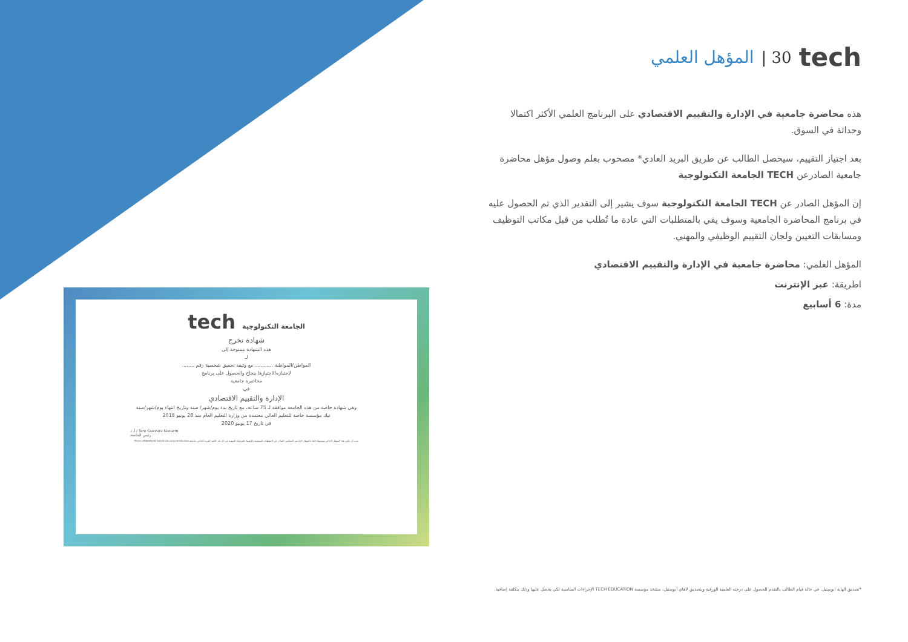المؤهل العلمي | 30 tech
هذه محاضرة جامعية في الإدارة والتقييم الاقتصادي على البرنامج العلمي الأكثر اكتمالا وحداثة في السوق.
بعد اجتياز التقييم، سيحصل الطالب عن طريق البريد العادي* مصحوب بعلم وصول مؤهل محاضرة جامعية الصادرعن TECH الجامعة التكنولوجية
إن المؤهل الصادر عن TECH الجامعة التكنولوجية سوف يشير إلى التقدير الذي تم الحصول عليه في برنامج المحاضرة الجامعية وسوف يفي بالمتطلبات التي عادة ما تُطلب من قبل مكاتب التوظيف ومسابقات التعيين ولجان التقييم الوظيفي والمهني.
المؤهل العلمي: محاضرة جامعية في الإدارة والتقييم الاقتصادي
اطريقة: عبر الإنترنت
مدة: 6 أسابيع
tech الجامعة التكنولوجية
شهادة تخرج
هذه الشهادة ممنوحة إلى
لـ
المواطن/المواطنة ............ مع وثيقة تحقيق شخصية رقم ........
لاجتيازه/لاجتيازها بنجاح والحصول على برنامج
محاضرة جامعية
في
الإدارة والتقييم الاقتصادي
وهي شهادة خاصة من هذه الجامعة موافقة لـ 75 ساعة، مع تاريخ بدء يوم/شهر/ سنة وتاريخ انتهاء يوم/شهر/سنة
تيك مؤسسة خاصة للتعليم العالي معتمدة من وزارة التعليم العام منذ 28 يونيو 2018
في تاريخ 17 يونيو 2020
Tere Guevara Navarro / أ. د
رئيس الجامعة
يجب أن يكون هذا المؤهل الخاص مصحوبًا دائمًا بالمؤهل الجامعي التمكيني الصادر عن السلطات المختصة بالاعتماد للمزاولة المهنية في كل بلد. الكود الفريد الخاص بجامعة TECH: AFWOR23S techtitute.com/certificates
*تصديق الهاية ابوستيل. في حالة قيام الطالب بالتقدم للحصول على درجته العلمية الورقية وبتصديق لاهاي أبوستيل، ستتخذ مؤسسة TECH EDUCATION الإجراءات المناسبة لكي يحصل عليها وذلك بتكلفة إضافية.